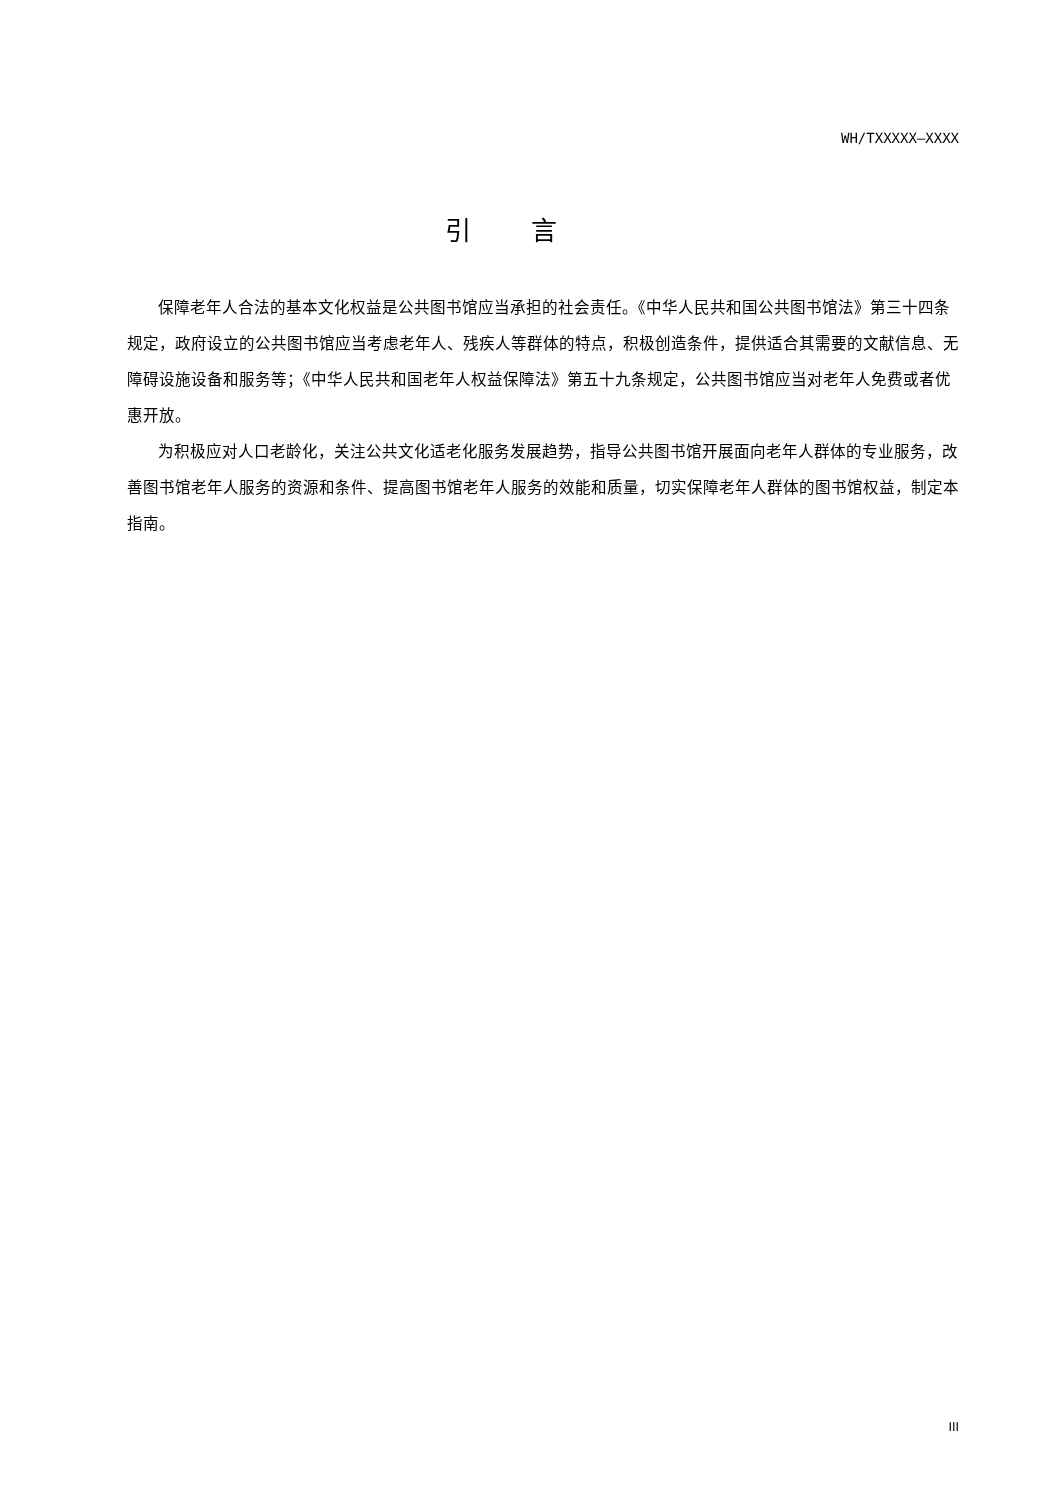WH/TXXXXX—XXXX
引言
保障老年人合法的基本文化权益是公共图书馆应当承担的社会责任。《中华人民共和国公共图书馆法》第三十四条规定，政府设立的公共图书馆应当考虑老年人、残疾人等群体的特点，积极创造条件，提供适合其需要的文献信息、无障碍设施设备和服务等；《中华人民共和国老年人权益保障法》第五十九条规定，公共图书馆应当对老年人免费或者优惠开放。
为积极应对人口老龄化，关注公共文化适老化服务发展趋势，指导公共图书馆开展面向老年人群体的专业服务，改善图书馆老年人服务的资源和条件、提高图书馆老年人服务的效能和质量，切实保障老年人群体的图书馆权益，制定本指南。
III